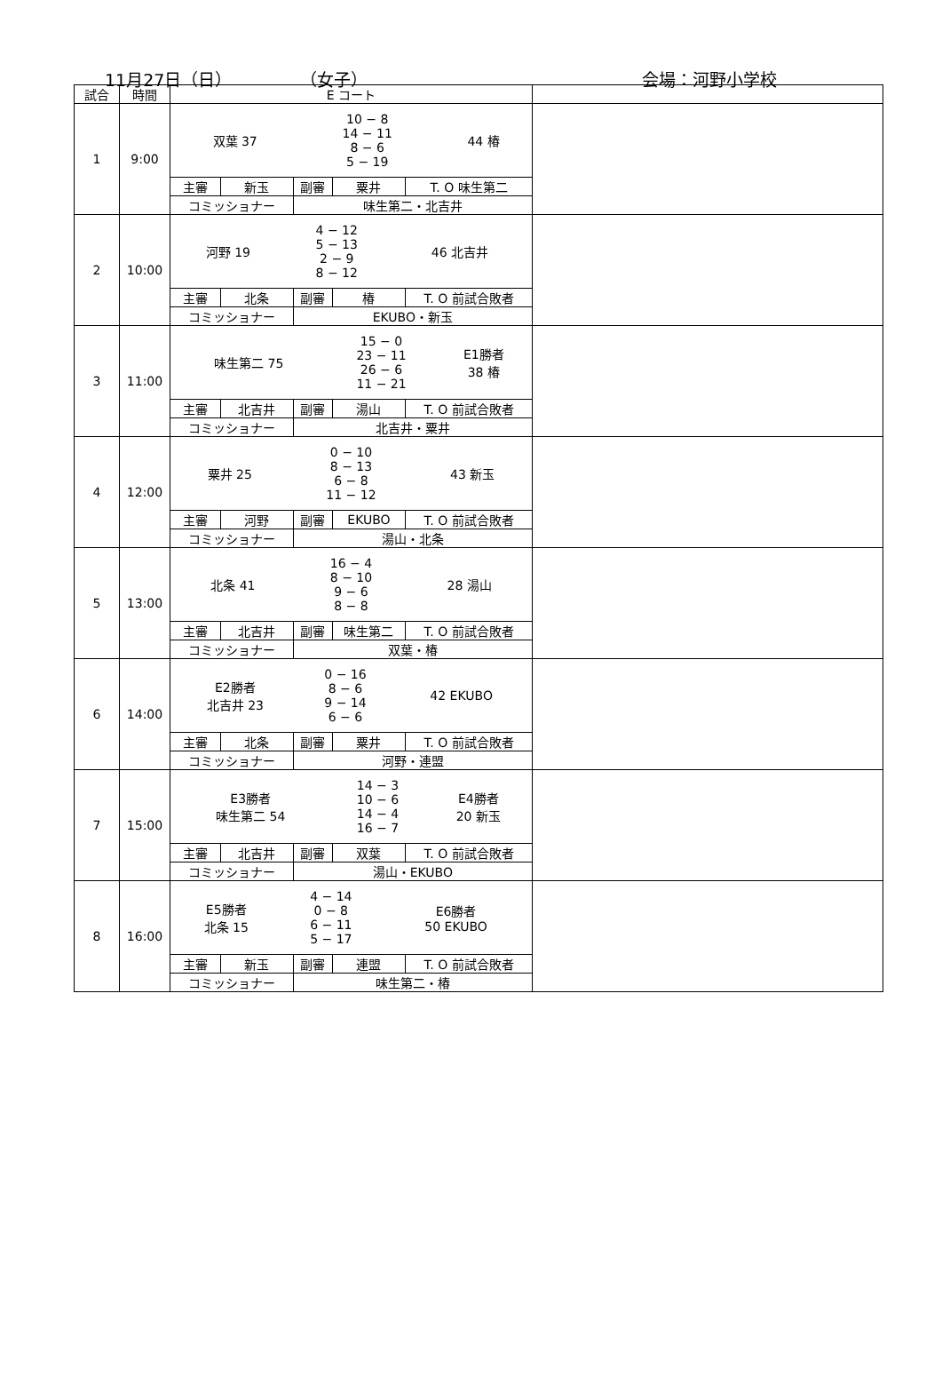11月27日（日） （女子） 会場：河野小学校
| 試合 | 時間 | E コート | | | | | |
| --- | --- | --- | --- | --- | --- | --- | --- |
| 1 | 9:00 | / 双葉 37 / 10 − 8 14 − 11 8 − 6 5 − 19 / 44 椿 / | | | | | |
| | | 主審 | 新玉 | 副審 | 粟井 | T. O 味生第二 | |
| | | コミッショナー | | 味生第二・北吉井 | | | |
| 2 | 10:00 | / 河野 19 / 4 − 12 5 − 13 2 − 9 8 − 12 / 46 北吉井 / | | | | | |
| | | 主審 | 北条 | 副審 | 椿 | T. O 前試合敗者 | |
| | | コミッショナー | | EKUBO・新玉 | | | |
| 3 | 11:00 | / 味生第二 75 / 15 − 0 23 − 11 26 − 6 11 − 21 / E1勝者 38 椿 / | | | | | |
| | | 主審 | 北吉井 | 副審 | 湯山 | T. O 前試合敗者 | |
| | | コミッショナー | | 北吉井・粟井 | | | |
| 4 | 12:00 | / 粟井 25 / 0 − 10 8 − 13 6 − 8 11 − 12 / 43 新玉 / | | | | | |
| | | 主審 | 河野 | 副審 | EKUBO | T. O 前試合敗者 | |
| | | コミッショナー | | 湯山・北条 | | | |
| 5 | 13:00 | / 北条 41 / 16 − 4 8 − 10 9 − 6 8 − 8 / 28 湯山 / | | | | | |
| | | 主審 | 北吉井 | 副審 | 味生第二 | T. O 前試合敗者 | |
| | | コミッショナー | | 双葉・椿 | | | |
| 6 | 14:00 | / E2勝者 北吉井 23 / 0 − 16 8 − 6 9 − 14 6 − 6 / 42 EKUBO / | | | | | |
| | | 主審 | 北条 | 副審 | 粟井 | T. O 前試合敗者 | |
| | | コミッショナー | | 河野・連盟 | | | |
| 7 | 15:00 | / E3勝者 味生第二 54 / 14 − 3 10 − 6 14 − 4 16 − 7 / E4勝者 20 新玉 / | | | | | |
| | | 主審 | 北吉井 | 副審 | 双葉 | T. O 前試合敗者 | |
| | | コミッショナー | | 湯山・EKUBO | | | |
| 8 | 16:00 | / E5勝者 北条 15 / 4 − 14 0 − 8 6 − 11 5 − 17 / E6勝者 50 EKUBO / | | | | | |
| | | 主審 | 新玉 | 副審 | 連盟 | T. O 前試合敗者 | |
| | | コミッショナー | | 味生第二・椿 | | | |